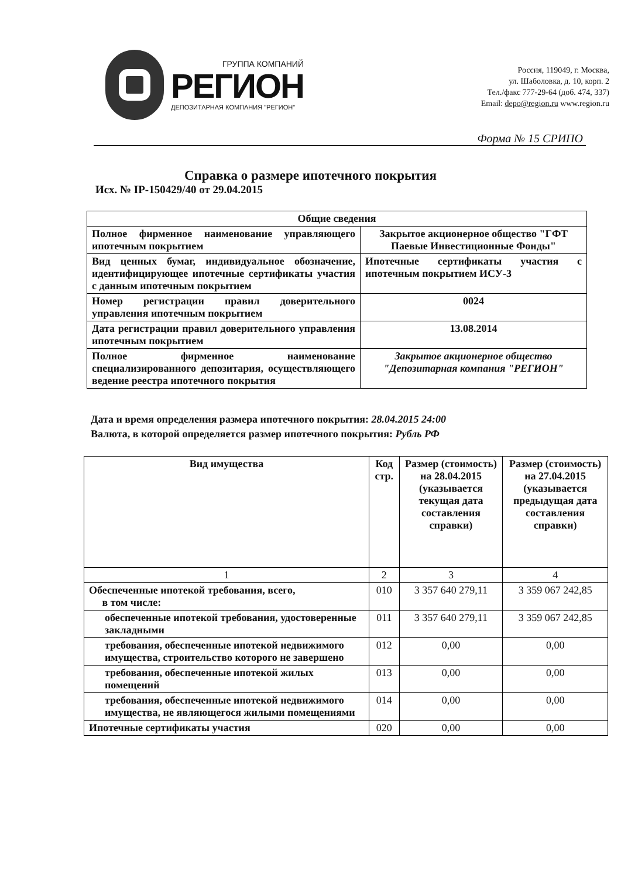ГРУППА КОМПАНИЙ
РЕГИОН
ДЕПОЗИТАРНАЯ КОМПАНИЯ "РЕГИОН"
Россия, 119049, г. Москва,
ул. Шаболовка, д. 10, корп. 2
Тел./факс 777-29-64 (доб. 474, 337)
Email: depo@region.ru www.region.ru
Форма № 15 СРИПО
Справка о размере ипотечного покрытия
Исх. № IP-150429/40 от 29.04.2015
| Общие сведения | |
| --- | --- |
| Полное фирменное наименование управляющего ипотечным покрытием | Закрытое акционерное общество "ГФТ Паевые Инвестиционные Фонды" |
| Вид ценных бумаг, индивидуальное обозначение, идентифицирующее ипотечные сертификаты участия с данным ипотечным покрытием | Ипотечные сертификаты участия с ипотечным покрытием ИСУ-3 |
| Номер регистрации правил доверительного управления ипотечным покрытием | 0024 |
| Дата регистрации правил доверительного управления ипотечным покрытием | 13.08.2014 |
| Полное фирменное наименование специализированного депозитария, осуществляющего ведение реестра ипотечного покрытия | Закрытое акционерное общество "Депозитарная компания "РЕГИОН" |
Дата и время определения размера ипотечного покрытия: 28.04.2015 24:00
Валюта, в которой определяется размер ипотечного покрытия: Рубль РФ
| Вид имущества | Код стр. | Размер (стоимость) на 28.04.2015 (указывается текущая дата составления справки) | Размер (стоимость) на 27.04.2015 (указывается предыдущая дата составления справки) |
| --- | --- | --- | --- |
| 1 | 2 | 3 | 4 |
| Обеспеченные ипотекой требования, всего, в том числе: | 010 | 3 357 640 279,11 | 3 359 067 242,85 |
| обеспеченные ипотекой требования, удостоверенные закладными | 011 | 3 357 640 279,11 | 3 359 067 242,85 |
| требования, обеспеченные ипотекой недвижимого имущества, строительство которого не завершено | 012 | 0,00 | 0,00 |
| требования, обеспеченные ипотекой жилых помещений | 013 | 0,00 | 0,00 |
| требования, обеспеченные ипотекой недвижимого имущества, не являющегося жилыми помещениями | 014 | 0,00 | 0,00 |
| Ипотечные сертификаты участия | 020 | 0,00 | 0,00 |